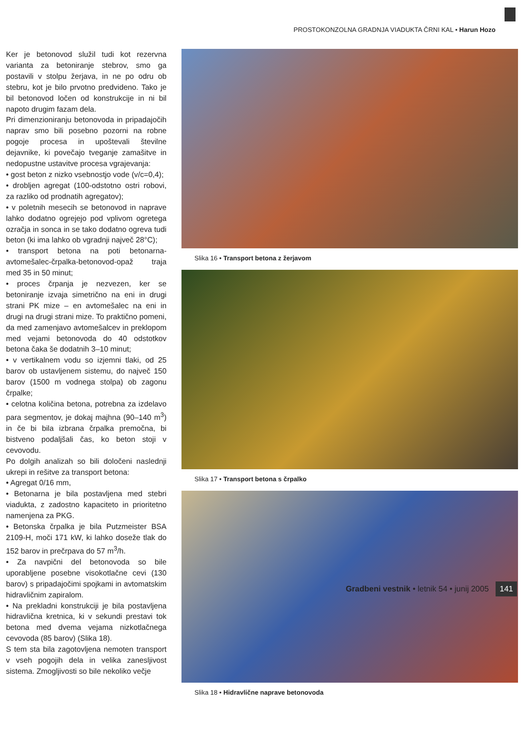PROSTOKONZOLNA GRADNJA VIADUKTA ČRNI KAL • Harun Hozo
Ker je betonovod služil tudi kot rezervna varianta za betoniranje stebrov, smo ga postavili v stolpu žerjava, in ne po odru ob stebru, kot je bilo prvotno predvideno. Tako je bil betonovod ločen od konstrukcije in ni bil napoto drugim fazam dela.
Pri dimenzioniranju betonovoda in pripadajočih naprav smo bili posebno pozorni na robne pogoje procesa in upoštevali številne dejavnike, ki povečajo tveganje zamašitve in nedopustne ustavitve procesa vgrajevanja:
• gost beton z nizko vsebnostjo vode (v/c=0,4);
• drobljen agregat (100-odstotno ostri robovi, za razliko od prodnatih agregatov);
• v poletnih mesecih se betonovod in naprave lahko dodatno ogrejejo pod vplivom ogretega ozračja in sonca in se tako dodatno ogreva tudi beton (ki ima lahko ob vgradnji največ 28°C);
• transport betona na poti betonarna-avtomešalec-črpalka-betonovod-opaž traja med 35 in 50 minut;
• proces črpanja je nezvezen, ker se betoniranje izvaja simetrično na eni in drugi strani PK mize – en avtomešalec na eni in drugi na drugi strani mize. To praktično pomeni, da med zamenjavo avtomešalcev in preklopom med vejami betonovoda do 40 odstotkov betona čaka še dodatnih 3–10 minut;
• v vertikalnem vodu so izjemni tlaki, od 25 barov ob ustavljenem sistemu, do največ 150 barov (1500 m vodnega stolpa) ob zagonu črpalke;
• celotna količina betona, potrebna za izdelavo para segmentov, je dokaj majhna (90–140 m<sup>3</sup>) in če bi bila izbrana črpalka premočna, bi bistveno podaljšali čas, ko beton stoji v cevovodu.
Po dolgih analizah so bili določeni naslednji ukrepi in rešitve za transport betona:
• Agregat 0/16 mm,
• Betonarna je bila postavljena med stebri viadukta, z zadostno kapaciteto in prioritetno namenjena za PKG.
• Betonska črpalka je bila Putzmeister BSA 2109-H, moči 171 kW, ki lahko doseže tlak do 152 barov in prečrpava do 57 m<sup>3</sup>/h.
• Za navpični del betonovoda so bile uporabljene posebne visokotlačne cevi (130 barov) s pripadajočimi spojkami in avtomatskim hidravličnim zapiralom.
• Na prekladni konstrukciji je bila postavljena hidravlična kretnica, ki v sekundi prestavi tok betona med dvema vejama nizkotlačnega cevovoda (85 barov) (Slika 18).
S tem sta bila zagotovljena nemoten transport v vseh pogojih dela in velika zanesljivost sistema. Zmogljivosti so bile nekoliko večje
Slika 16 • Transport betona z žerjavom
Slika 17 • Transport betona s črpalko
Slika 18 • Hidravlične naprave betonovoda
Gradbeni vestnik • letnik 54 • junij 2005 141